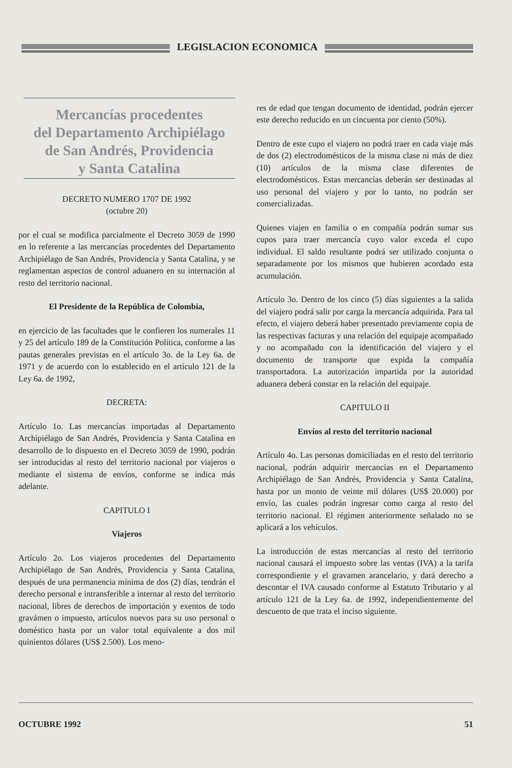LEGISLACION ECONOMICA
Mercancías procedentes
del Departamento Archipiélago
de San Andrés, Providencia
y Santa Catalina
DECRETO NUMERO 1707 DE 1992
(octubre 20)
por el cual se modifica parcialmente el Decreto 3059 de 1990 en lo referente a las mercancías procedentes del Departamento Archipiélago de San Andrés, Providencia y Santa Catalina, y se reglamentan aspectos de control aduanero en su internación al resto del territorio nacional.
El Presidente de la República de Colombia,
en ejercicio de las facultades que le confieren los numerales 11 y 25 del artículo 189 de la Constitución Política, conforme a las pautas generales previstas en el artículo 3o. de la Ley 6a. de 1971 y de acuerdo con lo establecido en el artículo 121 de la Ley 6a. de 1992,
DECRETA:
Artículo 1o. Las mercancías importadas al Departamento Archipiélago de San Andrés, Providencia y Santa Catalina en desarrollo de lo dispuesto en el Decreto 3059 de 1990, podrán ser introducidas al resto del territorio nacional por viajeros o mediante el sistema de envíos, conforme se indica más adelante.
CAPITULO I
Viajeros
Artículo 2o. Los viajeros procedentes del Departamento Archipiélago de San Andrés, Providencia y Santa Catalina, después de una permanencia mínima de dos (2) días, tendrán el derecho personal e intransferible a internar al resto del territorio nacional, libres de derechos de importación y exentos de todo gravámen o impuesto, artículos nuevos para su uso personal o doméstico hasta por un valor total equivalente a dos mil quinientos dólares (US$ 2.500). Los meno-
res de edad que tengan documento de identidad, podrán ejercer este derecho reducido en un cincuenta por ciento (50%).
Dentro de este cupo el viajero no podrá traer en cada viaje más de dos (2) electrodomésticos de la misma clase ni más de diez (10) artículos de la misma clase diferentes de electrodomésticos. Estas mercancías deberán ser destinadas al uso personal del viajero y por lo tanto, no podrán ser comercializadas.
Quienes viajen en familia o en compañía podrán sumar sus cupos para traer mercancía cuyo valor exceda el cupo individual. El saldo resultante podrá ser utilizado conjunta o separadamente por los mismos que hubieren acordado esta acumulación.
Artículo 3o. Dentro de los cinco (5) días siguientes a la salida del viajero podrá salir por carga la mercancía adquirida. Para tal efecto, el viajero deberá haber presentado previamente copia de las respectivas facturas y una relación del equipaje acompañado y no acompañado con la identificación del viajero y el documento de transporte que expida la compañía transportadora. La autorización impartida por la autoridad aduanera deberá constar en la relación del equipaje.
CAPITULO II
Envíos al resto del territorio nacional
Artículo 4o. Las personas domiciliadas en el resto del territorio nacional, podrán adquirir mercancías en el Departamento Archipiélago de San Andrés, Providencia y Santa Catalina, hasta por un monto de veinte mil dólares (US$ 20.000) por envío, las cuales podrán ingresar como carga al resto del territorio nacional. El régimen anteriormente señalado no se aplicará a los vehículos.
La introducción de estas mercancías al resto del territorio nacional causará el impuesto sobre las ventas (IVA) a la tarifa correspondiente y el gravamen arancelario, y dará derecho a descontar el IVA causado conforme al Estatuto Tributario y al artículo 121 de la Ley 6a. de 1992, independientemente del descuento de que trata el inciso siguiente.
OCTUBRE 1992 51